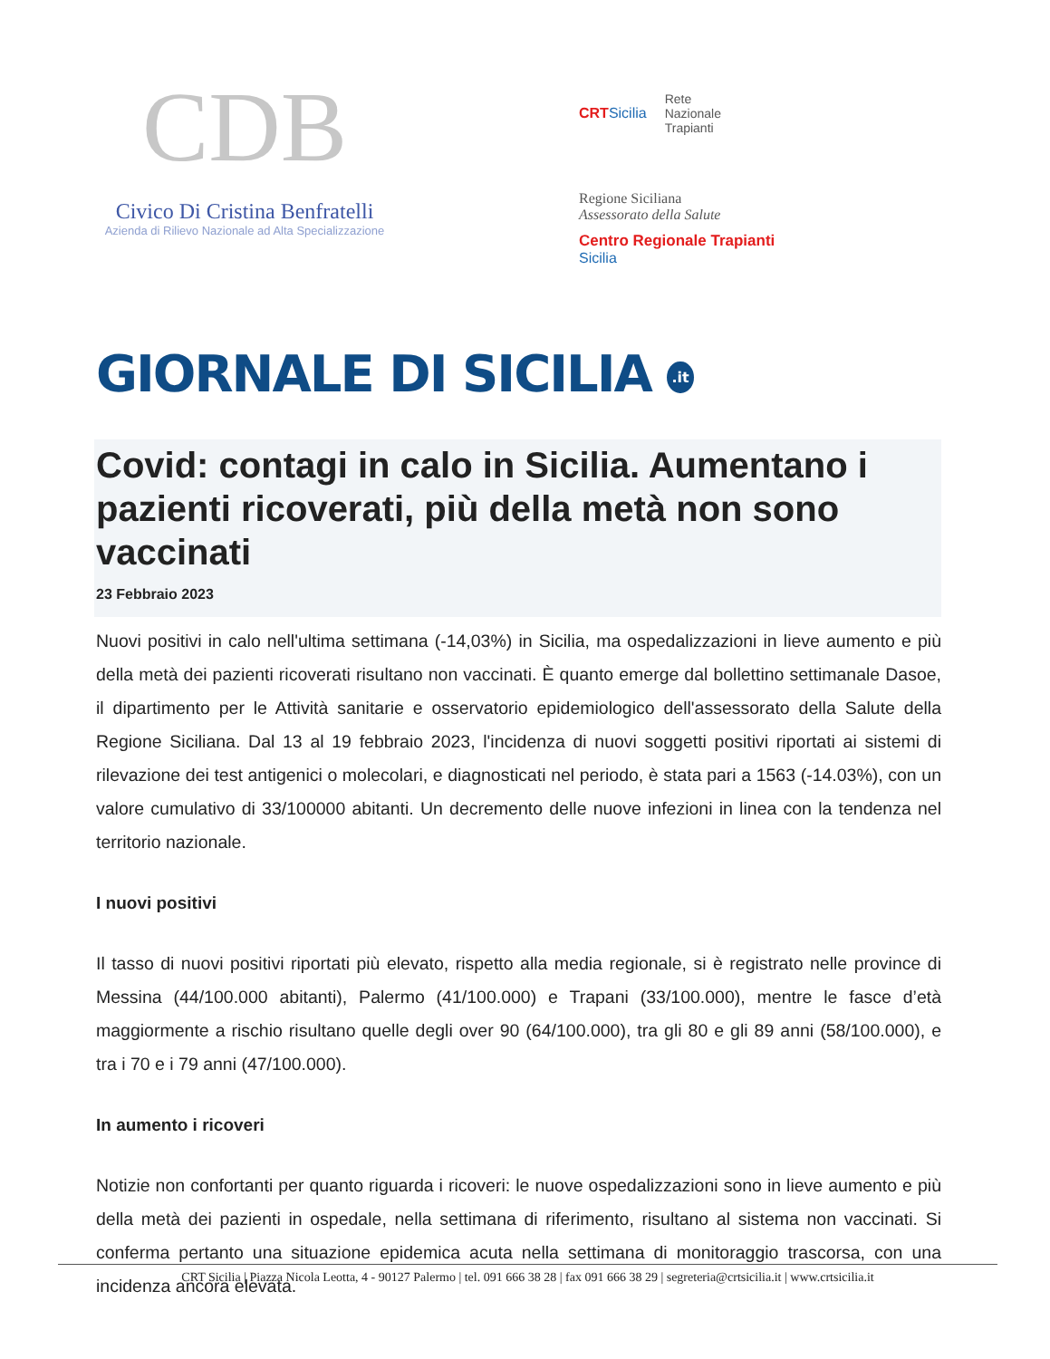CDB
Civico Di Cristina Benfratelli
Azienda di Rilievo Nazionale ad Alta Specializzazione
CRTSicilia Rete
Nazionale
Trapianti
Regione Siciliana
Assessorato della Salute
Centro Regionale Trapianti
Sicilia
GIORNALE DI SICILIA .it
Covid: contagi in calo in Sicilia. Aumentano i pazienti ricoverati, più della metà non sono vaccinati
23 Febbraio 2023
Nuovi positivi in calo nell'ultima settimana (-14,03%) in Sicilia, ma ospedalizzazioni in lieve aumento e più della metà dei pazienti ricoverati risultano non vaccinati. È quanto emerge dal bollettino settimanale Dasoe, il dipartimento per le Attività sanitarie e osservatorio epidemiologico dell'assessorato della Salute della Regione Siciliana. Dal 13 al 19 febbraio 2023, l'incidenza di nuovi soggetti positivi riportati ai sistemi di rilevazione dei test antigenici o molecolari, e diagnosticati nel periodo, è stata pari a 1563 (-14.03%), con un valore cumulativo di 33/100000 abitanti. Un decremento delle nuove infezioni in linea con la tendenza nel territorio nazionale.
I nuovi positivi
Il tasso di nuovi positivi riportati più elevato, rispetto alla media regionale, si è registrato nelle province di Messina (44/100.000 abitanti), Palermo (41/100.000) e Trapani (33/100.000), mentre le fasce d’età maggiormente a rischio risultano quelle degli over 90 (64/100.000), tra gli 80 e gli 89 anni (58/100.000), e tra i 70 e i 79 anni (47/100.000).
In aumento i ricoveri
Notizie non confortanti per quanto riguarda i ricoveri: le nuove ospedalizzazioni sono in lieve aumento e più della metà dei pazienti in ospedale, nella settimana di riferimento, risultano al sistema non vaccinati. Si conferma pertanto una situazione epidemica acuta nella settimana di monitoraggio trascorsa, con una incidenza ancora elevata.
CRT Sicilia | Piazza Nicola Leotta, 4 - 90127 Palermo | tel. 091 666 38 28 | fax 091 666 38 29 | segreteria@crtsicilia.it | www.crtsicilia.it